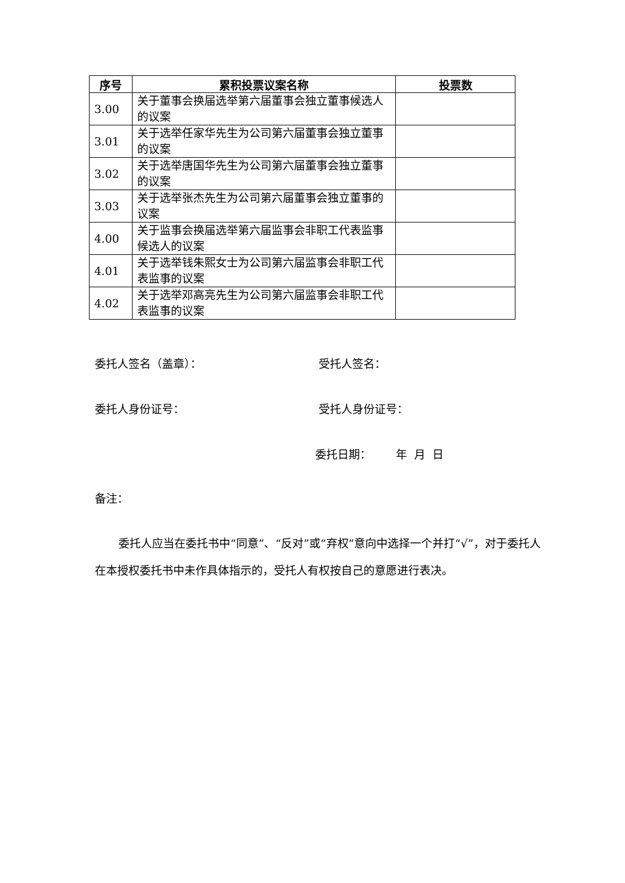| 序号 | 累积投票议案名称 | 投票数 |
| --- | --- | --- |
| 3.00 | 关于董事会换届选举第六届董事会独立董事候选人的议案 | |
| 3.01 | 关于选举任家华先生为公司第六届董事会独立董事的议案 | |
| 3.02 | 关于选举唐国华先生为公司第六届董事会独立董事的议案 | |
| 3.03 | 关于选举张杰先生为公司第六届董事会独立董事的议案 | |
| 4.00 | 关于监事会换届选举第六届监事会非职工代表监事候选人的议案 | |
| 4.01 | 关于选举钱朱熙女士为公司第六届监事会非职工代表监事的议案 | |
| 4.02 | 关于选举邓高亮先生为公司第六届监事会非职工代表监事的议案 | |
委托人签名（盖章）： 受托人签名：
委托人身份证号： 受托人身份证号：
委托日期： 年 月 日
备注：
委托人应当在委托书中“同意”、“反对”或“弃权”意向中选择一个并打“√”，对于委托人在本授权委托书中未作具体指示的，受托人有权按自己的意愿进行表决。